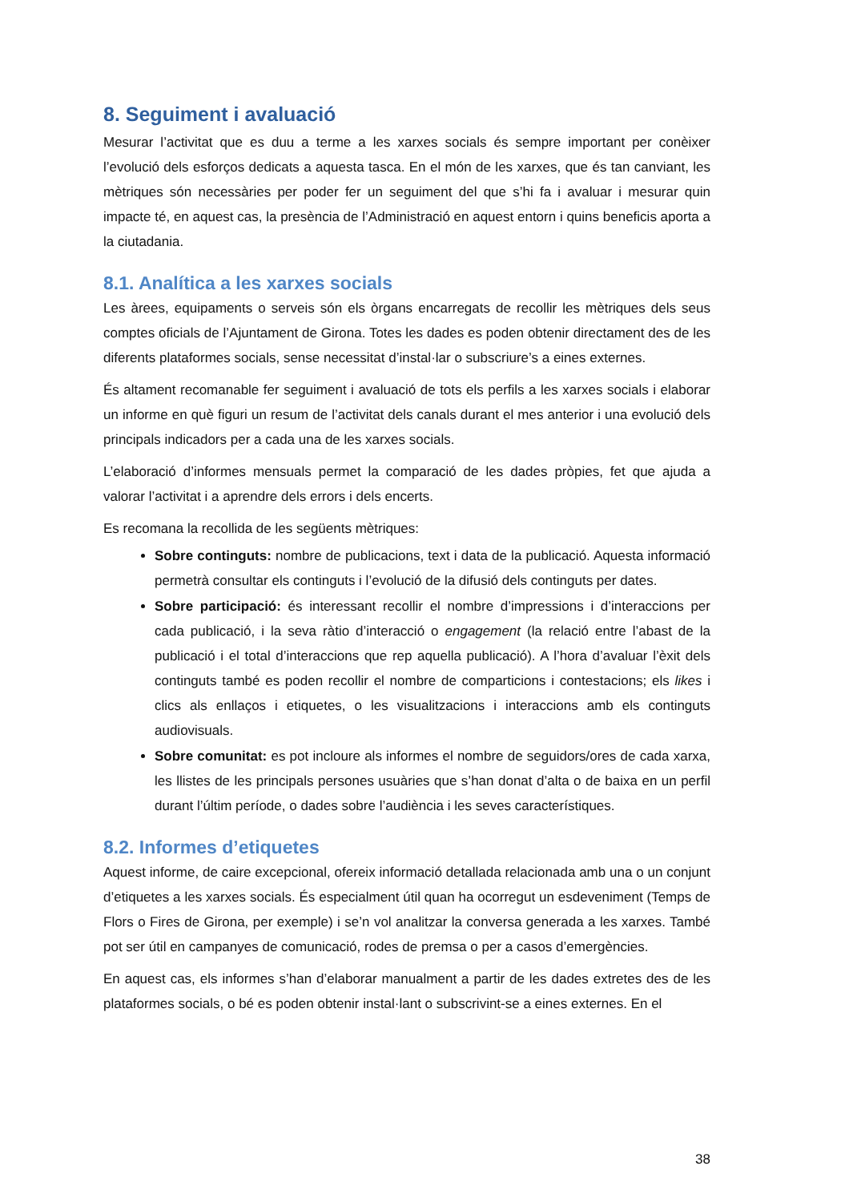8. Seguiment i avaluació
Mesurar l’activitat que es duu a terme a les xarxes socials és sempre important per conèixer l’evolució dels esforços dedicats a aquesta tasca. En el món de les xarxes, que és tan canviant, les mètriques són necessàries per poder fer un seguiment del que s’hi fa i avaluar i mesurar quin impacte té, en aquest cas, la presència de l’Administració en aquest entorn i quins beneficis aporta a la ciutadania.
8.1. Analítica a les xarxes socials
Les àrees, equipaments o serveis són els òrgans encarregats de recollir les mètriques dels seus comptes oficials de l’Ajuntament de Girona. Totes les dades es poden obtenir directament des de les diferents plataformes socials, sense necessitat d’instal·lar o subscriure’s a eines externes.
És altament recomanable fer seguiment i avaluació de tots els perfils a les xarxes socials i elaborar un informe en què figuri un resum de l’activitat dels canals durant el mes anterior i una evolució dels principals indicadors per a cada una de les xarxes socials.
L’elaboració d’informes mensuals permet la comparació de les dades pròpies, fet que ajuda a valorar l’activitat i a aprendre dels errors i dels encerts.
Es recomana la recollida de les següents mètriques:
Sobre continguts: nombre de publicacions, text i data de la publicació. Aquesta informació permetrà consultar els continguts i l’evolució de la difusió dels continguts per dates.
Sobre participació: és interessant recollir el nombre d’impressions i d’interaccions per cada publicació, i la seva ràtio d’interacció o engagement (la relació entre l’abast de la publicació i el total d’interaccions que rep aquella publicació). A l’hora d’avaluar l’èxit dels continguts també es poden recollir el nombre de comparticions i contestacions; els likes i clics als enllaços i etiquetes, o les visualitzacions i interaccions amb els continguts audiovisuals.
Sobre comunitat: es pot incloure als informes el nombre de seguidors/ores de cada xarxa, les llistes de les principals persones usuàries que s’han donat d’alta o de baixa en un perfil durant l’últim període, o dades sobre l’audiència i les seves característiques.
8.2. Informes d’etiquetes
Aquest informe, de caire excepcional, ofereix informació detallada relacionada amb una o un conjunt d’etiquetes a les xarxes socials. És especialment útil quan ha ocorregut un esdeveniment (Temps de Flors o Fires de Girona, per exemple) i se’n vol analitzar la conversa generada a les xarxes. També pot ser útil en campanyes de comunicació, rodes de premsa o per a casos d’emergències.
En aquest cas, els informes s’han d’elaborar manualment a partir de les dades extretes des de les plataformes socials, o bé es poden obtenir instal·lant o subscrivint-se a eines externes. En el
38